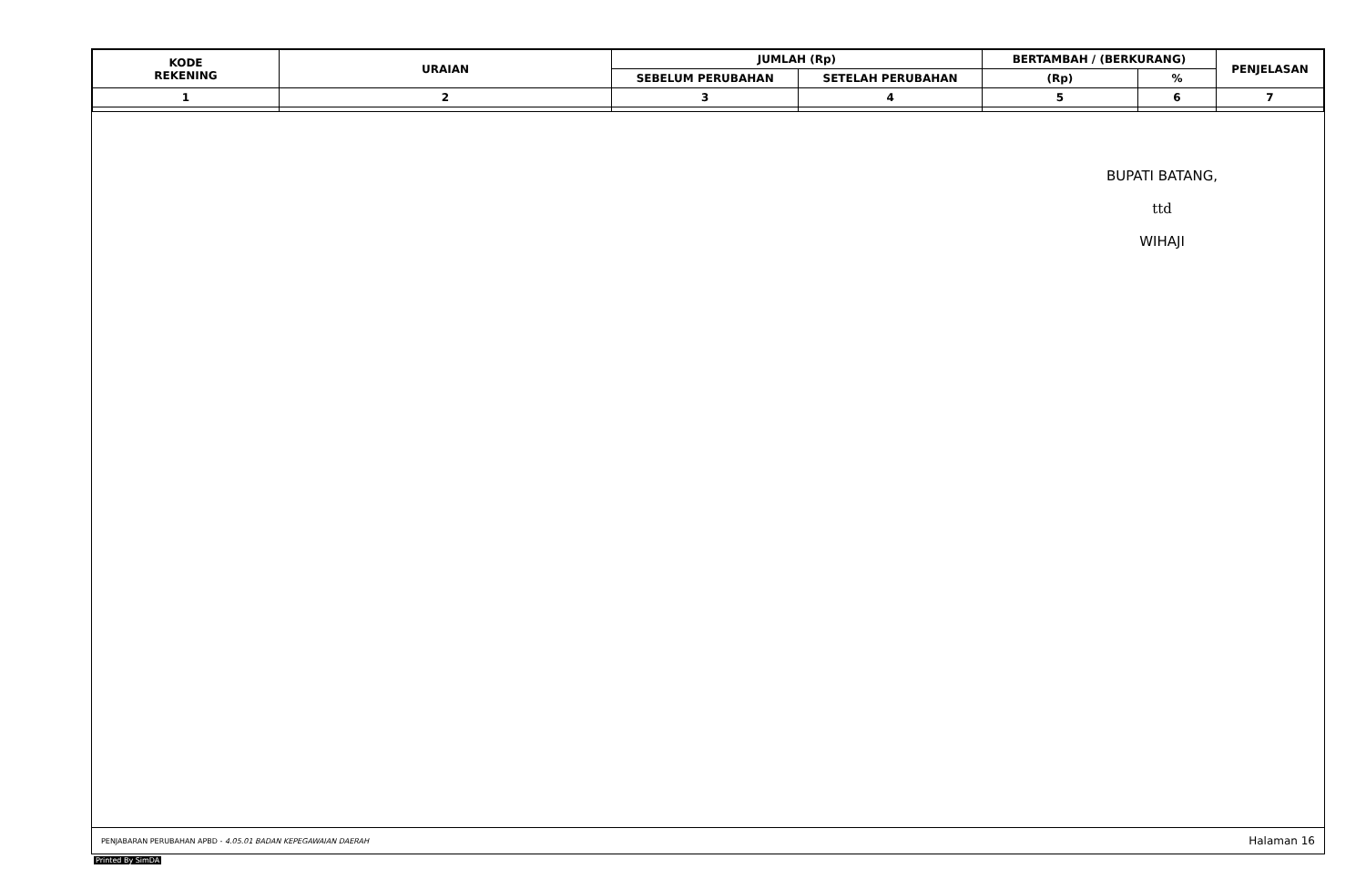| KODE REKENING | URAIAN | JUMLAH (Rp) | | BERTAMBAH / (BERKURANG) | | PENJELASAN |
| --- | --- | --- | --- | --- | --- | --- |
| | | SEBELUM PERUBAHAN | SETELAH PERUBAHAN | (Rp) | % | |
| 1 | 2 | 3 | 4 | 5 | 6 | 7 |
BUPATI BATANG,
ttd
WIHAJI
PENJABARAN PERUBAHAN APBD - 4.05.01 BADAN KEPEGAWAIAN DAERAH Halaman 16
Printed By SimDA